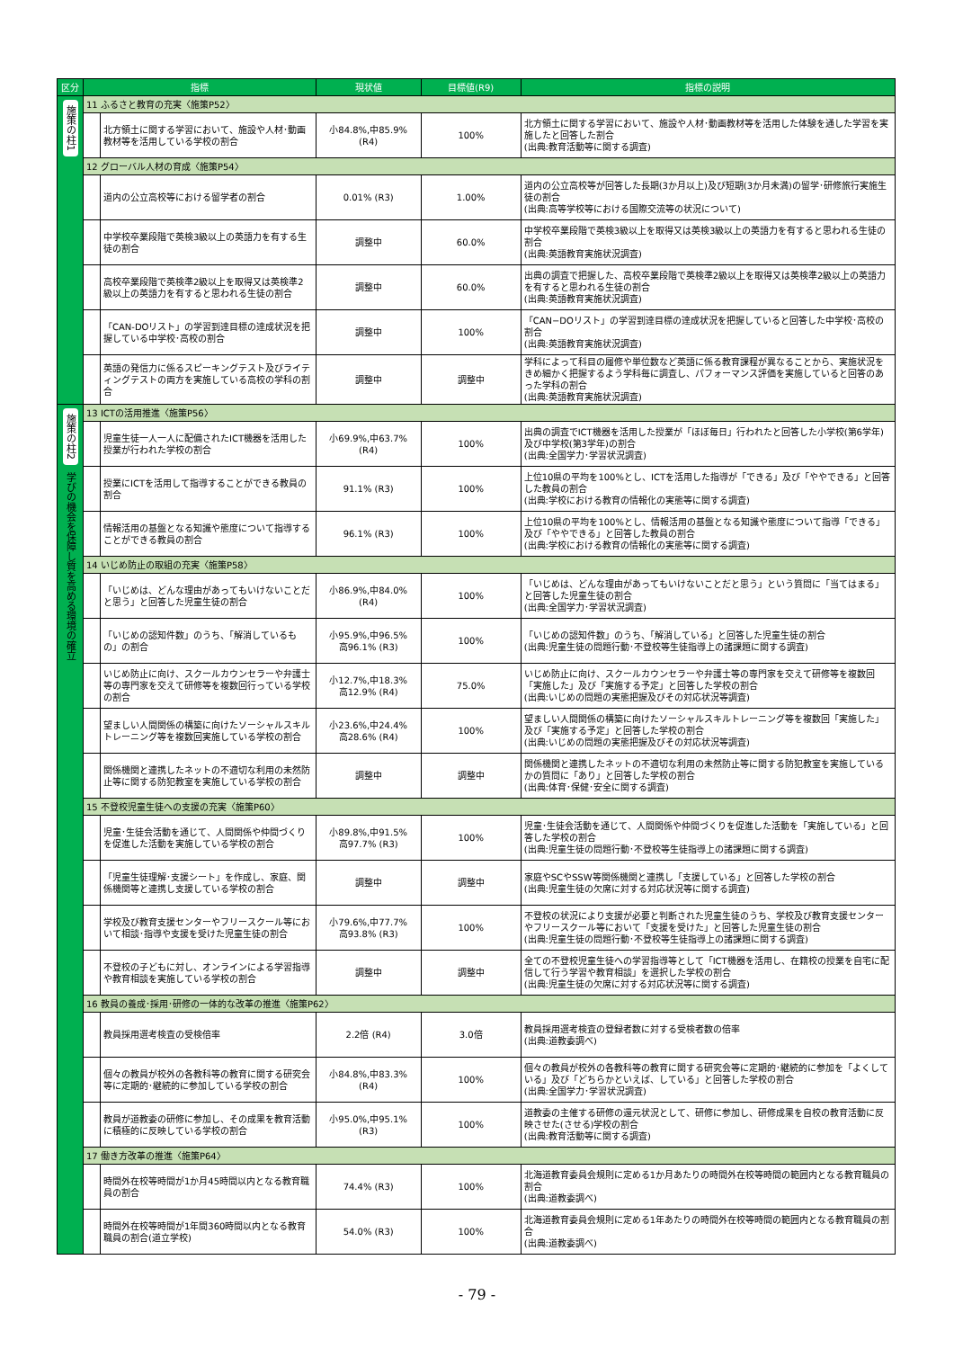| 区分 | 指標 | | 現状値 | 目標値(R9) | 指標の説明 |
| --- | --- | --- | --- | --- | --- |
| 施策の柱1 | 11 ふるさと教育の充実〈施策P52〉 | | | | |
| | | 北方領土に関する学習において、施設や人材･動画教材等を活用している学校の割合 | 小84.8%,中85.9% (R4) | 100% | 北方領土に関する学習において、施設や人材･動画教材等を活用した体験を通した学習を実施したと回答した割合 (出典:教育活動等に関する調査) |
| | 12 グローバル人材の育成〈施策P54〉 | | | | |
| | | 道内の公立高校等における留学者の割合 | 0.01% (R3) | 1.00% | 道内の公立高校等が回答した長期(3か月以上)及び短期(3か月未満)の留学･研修旅行実施生徒の割合 (出典:高等学校等における国際交流等の状況について) |
| | | 中学校卒業段階で英検3級以上の英語力を有する生徒の割合 | 調整中 | 60.0% | 中学校卒業段階で英検3級以上を取得又は英検3級以上の英語力を有すると思われる生徒の割合 (出典:英語教育実施状況調査) |
| | | 高校卒業段階で英検準2級以上を取得又は英検準2級以上の英語力を有すると思われる生徒の割合 | 調整中 | 60.0% | 出典の調査で把握した、高校卒業段階で英検準2級以上を取得又は英検準2級以上の英語力を有すると思われる生徒の割合 (出典:英語教育実施状況調査) |
| | | 「CAN-DOリスト」の学習到達目標の達成状況を把握している中学校･高校の割合 | 調整中 | 100% | 「CAN−DOリスト」の学習到達目標の達成状況を把握していると回答した中学校･高校の割合 (出典:英語教育実施状況調査) |
| | | 英語の発信力に係るスピーキングテスト及びライティングテストの両方を実施している高校の学科の割合 | 調整中 | 調整中 | 学科によって科目の履修や単位数など英語に係る教育課程が異なることから、実施状況をきめ細かく把握するよう学科毎に調査し、パフォーマンス評価を実施していると回答のあった学科の割合 (出典:英語教育実施状況調査) |
| 施策の柱2 学びの機会を保障し質を高める環境の確立 | 13 ICTの活用推進〈施策P56〉 | | | | |
| | | 児童生徒一人一人に配備されたICT機器を活用した授業が行われた学校の割合 | 小69.9%,中63.7% (R4) | 100% | 出典の調査でICT機器を活用した授業が「ほぼ毎日」行われたと回答した小学校(第6学年)及び中学校(第3学年)の割合 (出典:全国学力･学習状況調査) |
| | | 授業にICTを活用して指導することができる教員の割合 | 91.1% (R3) | 100% | 上位10県の平均を100%とし、ICTを活用した指導が「できる」及び「ややできる」と回答した教員の割合 (出典:学校における教育の情報化の実態等に関する調査) |
| | | 情報活用の基盤となる知識や態度について指導することができる教員の割合 | 96.1% (R3) | 100% | 上位10県の平均を100%とし、情報活用の基盤となる知識や態度について指導「できる」及び「ややできる」と回答した教員の割合 (出典:学校における教育の情報化の実態等に関する調査) |
| | 14 いじめ防止の取組の充実〈施策P58〉 | | | | |
| | | 「いじめは、どんな理由があってもいけないことだと思う」と回答した児童生徒の割合 | 小86.9%,中84.0% (R4) | 100% | 「いじめは、どんな理由があってもいけないことだと思う」という質問に「当てはまる」と回答した児童生徒の割合 (出典:全国学力･学習状況調査) |
| | | 「いじめの認知件数」のうち、「解消しているもの」の割合 | 小95.9%,中96.5% 高96.1% (R3) | 100% | 「いじめの認知件数」のうち、「解消している」と回答した児童生徒の割合 (出典:児童生徒の問題行動･不登校等生徒指導上の諸課題に関する調査) |
| | | いじめ防止に向け、スクールカウンセラーや弁護士等の専門家を交えて研修等を複数回行っている学校の割合 | 小12.7%,中18.3% 高12.9% (R4) | 75.0% | いじめ防止に向け、スクールカウンセラーや弁護士等の専門家を交えて研修等を複数回「実施した」及び「実施する予定」と回答した学校の割合 (出典:いじめの問題の実態把握及びその対応状況等調査) |
| | | 望ましい人間関係の構築に向けたソーシャルスキルトレーニング等を複数回実施している学校の割合 | 小23.6%,中24.4% 高28.6% (R4) | 100% | 望ましい人間関係の構築に向けたソーシャルスキルトレーニング等を複数回「実施した」及び「実施する予定」と回答した学校の割合 (出典:いじめの問題の実態把握及びその対応状況等調査) |
| | | 関係機関と連携したネットの不適切な利用の未然防止等に関する防犯教室を実施している学校の割合 | 調整中 | 調整中 | 関係機関と連携したネットの不適切な利用の未然防止等に関する防犯教室を実施しているかの質問に「あり」と回答した学校の割合 (出典:体育･保健･安全に関する調査) |
| | 15 不登校児童生徒への支援の充実〈施策P60〉 | | | | |
| | | 児童･生徒会活動を通じて、人間関係や仲間づくりを促進した活動を実施している学校の割合 | 小89.8%,中91.5% 高97.7% (R3) | 100% | 児童･生徒会活動を通じて、人間関係や仲間づくりを促進した活動を「実施している」と回答した学校の割合 (出典:児童生徒の問題行動･不登校等生徒指導上の諸課題に関する調査) |
| | | 「児童生徒理解･支援シート」を作成し、家庭、関係機関等と連携し支援している学校の割合 | 調整中 | 調整中 | 家庭やSCやSSW等関係機関と連携し「支援している」と回答した学校の割合 (出典:児童生徒の欠席に対する対応状況等に関する調査) |
| | | 学校及び教育支援センターやフリースクール等において相談･指導や支援を受けた児童生徒の割合 | 小79.6%,中77.7% 高93.8% (R3) | 100% | 不登校の状況により支援が必要と判断された児童生徒のうち、学校及び教育支援センターやフリースクール等において「支援を受けた」と回答した児童生徒の割合 (出典:児童生徒の問題行動･不登校等生徒指導上の諸課題に関する調査) |
| | | 不登校の子どもに対し、オンラインによる学習指導や教育相談を実施している学校の割合 | 調整中 | 調整中 | 全ての不登校児童生徒への学習指導等として「ICT機器を活用し、在籍校の授業を自宅に配信して行う学習や教育相談」を選択した学校の割合 (出典:児童生徒の欠席に対する対応状況等に関する調査) |
| | 16 教員の養成･採用･研修の一体的な改革の推進〈施策P62〉 | | | | |
| | | 教員採用選考検査の受検倍率 | 2.2倍 (R4) | 3.0倍 | 教員採用選考検査の登録者数に対する受検者数の倍率 (出典:道教委調べ) |
| | | 個々の教員が校外の各教科等の教育に関する研究会等に定期的･継続的に参加している学校の割合 | 小84.8%,中83.3% (R4) | 100% | 個々の教員が校外の各教科等の教育に関する研究会等に定期的･継続的に参加を「よくしている」及び「どちらかといえば、している」と回答した学校の割合 (出典:全国学力･学習状況調査) |
| | | 教員が道教委の研修に参加し、その成果を教育活動に積極的に反映している学校の割合 | 小95.0%,中95.1% (R3) | 100% | 道教委の主催する研修の還元状況として、研修に参加し、研修成果を自校の教育活動に反映させた(させる)学校の割合 (出典:教育活動等に関する調査) |
| | 17 働き方改革の推進〈施策P64〉 | | | | |
| | | 時間外在校等時間が1か月45時間以内となる教育職員の割合 | 74.4% (R3) | 100% | 北海道教育委員会規則に定める1か月あたりの時間外在校等時間の範囲内となる教育職員の割合 (出典:道教委調べ) |
| | | 時間外在校等時間が1年間360時間以内となる教育職員の割合(道立学校) | 54.0% (R3) | 100% | 北海道教育委員会規則に定める1年あたりの時間外在校等時間の範囲内となる教育職員の割合 (出典:道教委調べ) |
- 79 -